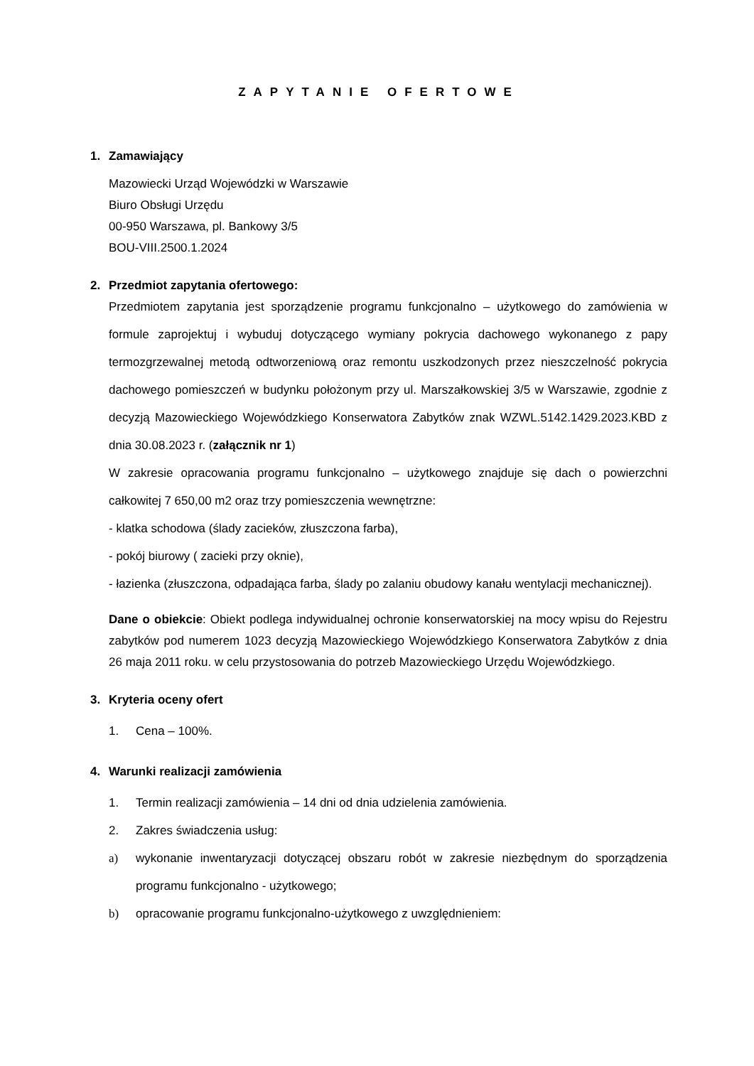ZAPYTANIE OFERTOWE
1. Zamawiający
Mazowiecki Urząd Wojewódzki w Warszawie
Biuro Obsługi Urzędu
00-950 Warszawa, pl. Bankowy 3/5
BOU-VIII.2500.1.2024
2. Przedmiot zapytania ofertowego:
Przedmiotem zapytania jest sporządzenie programu funkcjonalno – użytkowego do zamówienia w formule zaprojektuj i wybuduj dotyczącego wymiany pokrycia dachowego wykonanego z papy termozgrzewalnej metodą odtworzeniową oraz remontu uszkodzonych przez nieszczelność pokrycia dachowego pomieszczeń w budynku położonym przy ul. Marszałkowskiej 3/5 w Warszawie, zgodnie z decyzją Mazowieckiego Wojewódzkiego Konserwatora Zabytków znak WZWL.5142.1429.2023.KBD z dnia 30.08.2023 r. (załącznik nr 1)
W zakresie opracowania programu funkcjonalno – użytkowego znajduje się dach o powierzchni całkowitej 7 650,00 m2 oraz trzy pomieszczenia wewnętrzne:
- klatka schodowa (ślady zacieków, złuszczona farba),
- pokój biurowy ( zacieki przy oknie),
- łazienka (złuszczona, odpadająca farba, ślady po zalaniu obudowy kanału wentylacji mechanicznej).
Dane o obiekcie: Obiekt podlega indywidualnej ochronie konserwatorskiej na mocy wpisu do Rejestru zabytków pod numerem 1023 decyzją Mazowieckiego Wojewódzkiego Konserwatora Zabytków z dnia 26 maja 2011 roku. w celu przystosowania do potrzeb Mazowieckiego Urzędu Wojewódzkiego.
3. Kryteria oceny ofert
1. Cena – 100%.
4. Warunki realizacji zamówienia
1. Termin realizacji zamówienia – 14 dni od dnia udzielenia zamówienia.
2. Zakres świadczenia usług:
a) wykonanie inwentaryzacji dotyczącej obszaru robót w zakresie niezbędnym do sporządzenia programu funkcjonalno - użytkowego;
b) opracowanie programu funkcjonalno-użytkowego z uwzględnieniem: